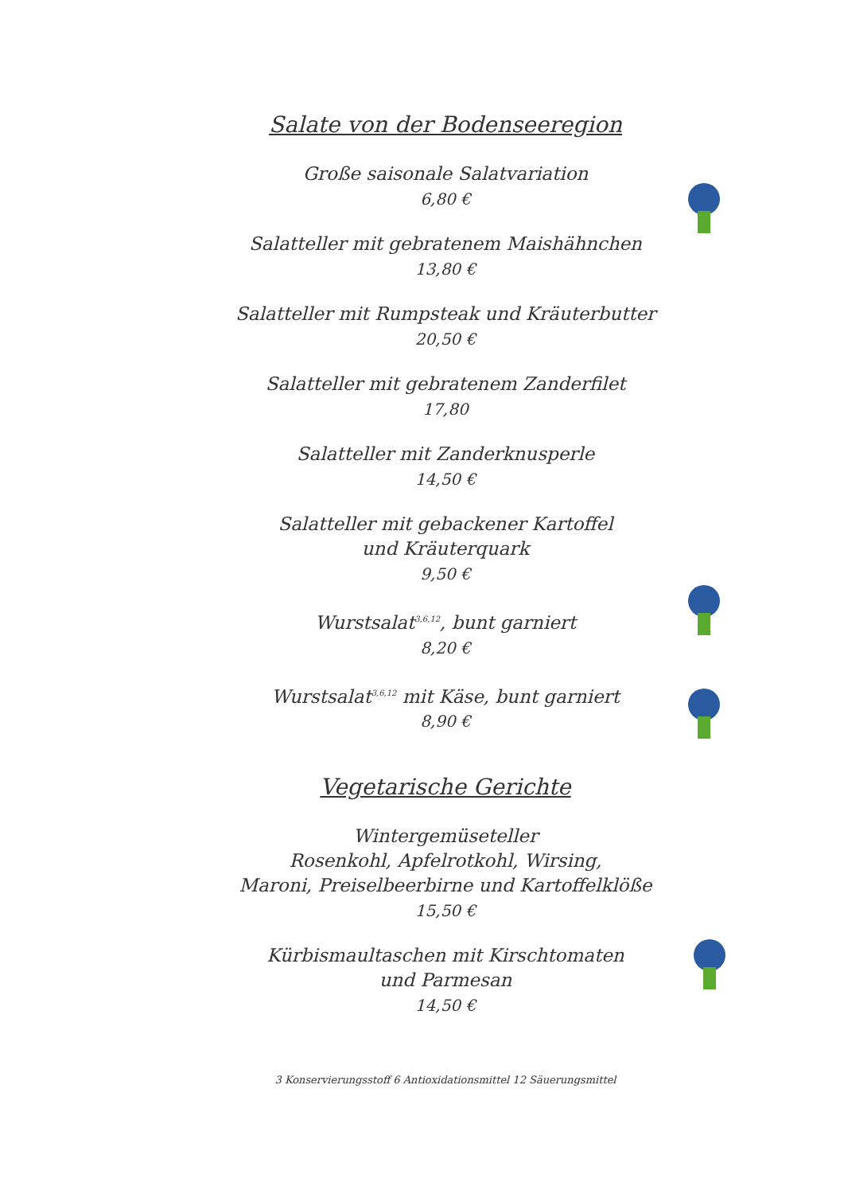Salate von der Bodenseeregion
Große saisonale Salatvariation
6,80 €
Salatteller mit gebratenem Maishähnchen
13,80 €
Salatteller mit Rumpsteak und Kräuterbutter
20,50 €
Salatteller mit gebratenem Zanderfilet
17,80
Salatteller mit Zanderknusperle
14,50 €
Salatteller mit gebackener Kartoffel
und Kräuterquark
9,50 €
Wurstsalat<sup>3,6,12</sup>, bunt garniert
8,20 €
Wurstsalat<sup>3,6,12</sup> mit Käse, bunt garniert
8,90 €
Vegetarische Gerichte
Wintergemüseteller
Rosenkohl, Apfelrotkohl, Wirsing,
Maroni, Preiselbeerbirne und Kartoffelklöße
15,50 €
Kürbismaultaschen mit Kirschtomaten
und Parmesan
14,50 €
3 Konservierungsstoff 6 Antioxidationsmittel 12 Säuerungsmittel